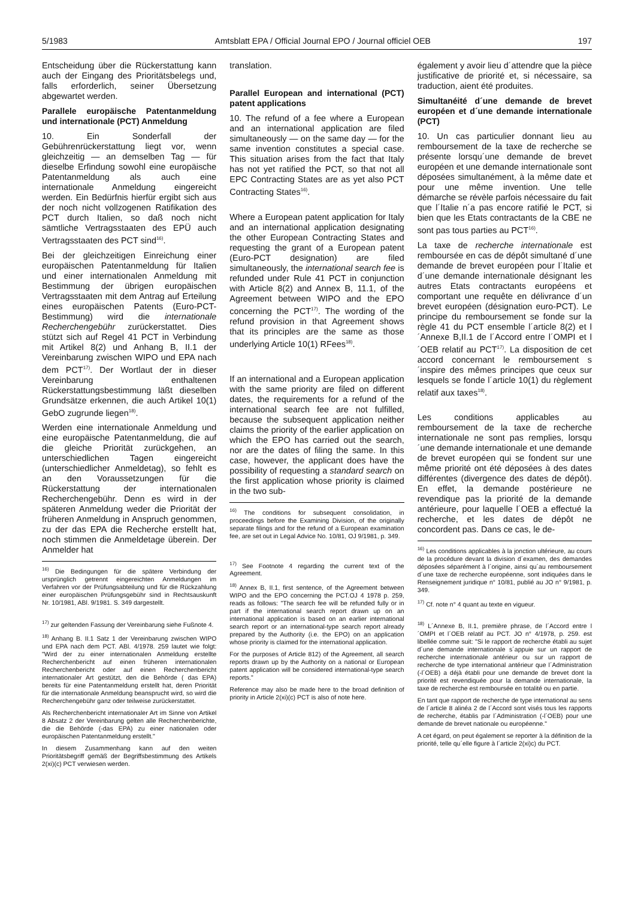5/1983 Amtsblatt EPA / Official Journal EPO / Journal officiel OEB 197
Entscheidung über die Rückerstattung kann auch der Eingang des Prioritätsbelegs und, falls erforderlich, seiner Übersetzung abgewartet werden.
Parallele europäische Patentanmeldung und internationale (PCT) Anmeldung
10. Ein Sonderfall der Gebührenrückerstattung liegt vor, wenn gleichzeitig — an demselben Tag — für dieselbe Erfindung sowohl eine europäische Patentanmeldung als auch eine internationale Anmeldung eingereicht werden. Ein Bedürfnis hierfür ergibt sich aus der noch nicht vollzogenen Ratifikation des PCT durch Italien, so daß noch nicht sämtliche Vertragsstaaten des EPÜ auch Vertragsstaaten des PCT sind<sup>16)</sup>.
Bei der gleichzeitigen Einreichung einer europäischen Patentanmeldung für Italien und einer internationalen Anmeldung mit Bestimmung der übrigen europäischen Vertragsstaaten mit dem Antrag auf Erteilung eines europäischen Patents (Euro-PCT-Bestimmung) wird die internationale Recherchengebühr zurückerstattet. Dies stützt sich auf Regel 41 PCT in Verbindung mit Artikel 8(2) und Anhang B, II.1 der Vereinbarung zwischen WIPO und EPA nach dem PCT<sup>17)</sup>. Der Wortlaut der in dieser Vereinbarung enthaltenen Rückerstattungsbestimmung läßt dieselben Grundsätze erkennen, die auch Artikel 10(1) GebO zugrunde liegen<sup>18)</sup>.
Werden eine internationale Anmeldung und eine europäische Patentanmeldung, die auf die gleiche Priorität zurückgehen, an unterschiedlichen Tagen eingereicht (unterschiedlicher Anmeldetag), so fehlt es an den Voraussetzungen für die Rückerstattung der internationalen Recherchengebühr. Denn es wird in der späteren Anmeldung weder die Priorität der früheren Anmeldung in Anspruch genommen, zu der das EPA die Recherche erstellt hat, noch stimmen die Anmeldetage überein. Der Anmelder hat
<sup>16)</sup> Die Bedingungen für die spätere Verbindung der ursprünglich getrennt eingereichten Anmeldungen im Verfahren vor der Prüfungsabteilung und für die Rückzahlung einer europäischen Prüfungsgebühr sind in Rechtsauskunft Nr. 10/1981, ABl. 9/1981. S. 349 dargestellt.
<sup>17)</sup> zur geltenden Fassung der Vereinbarung siehe Fußnote 4.
<sup>18)</sup> Anhang B. II.1 Satz 1 der Vereinbarung zwischen WIPO und EPA nach dem PCT. ABl. 4/1978. 259 lautet wie folgt: "Wird der zu einer internationalen Anmeldung erstellte Recherchenbericht auf einen früheren internationalen Recherchenbericht oder auf einen Recherchenbericht internationaler Art gestützt, den die Behörde ( das EPA) bereits für eine Patentanmeldung erstellt hat, deren Priorität für die internationale Anmeldung beansprucht wird, so wird die Recherchengebühr ganz oder teilweise zurückerstattet.
Als Recherchenbericht internationaler Art im Sinne von Artikel 8 Absatz 2 der Vereinbarung gelten alle Recherchenberichte, die die Behörde (-das EPA) zu einer nationalen oder europäischen Patentanmeldung erstellt."
In diesem Zusammenhang kann auf den weiten Prioritätsbegriff gemäß der Begriffsbestimmung des Artikels 2(xi)(c) PCT verwiesen werden.
translation.
Parallel European and international (PCT) patent applications
10. The refund of a fee where a European and an international application are filed simultaneously — on the same day — for the same invention constitutes a special case. This situation arises from the fact that Italy has not yet ratified the PCT, so that not all EPC Contracting States are as yet also PCT Contracting States<sup>16)</sup>.
Where a European patent application for Italy and an international application designating the other European Contracting States and requesting the grant of a European patent (Euro-PCT designation) are filed simultaneously, the international search fee is refunded under Rule 41 PCT in conjunction with Article 8(2) and Annex B, 11.1, of the Agreement between WIPO and the EPO concerning the PCT<sup>17)</sup>. The wording of the refund provision in that Agreement shows that its principles are the same as those underlying Article 10(1) RFees<sup>18)</sup>.
If an international and a European application with the same priority are filed on different dates, the requirements for a refund of the international search fee are not fulfilled, because the subsequent application neither claims the priority of the earlier application on which the EPO has carried out the search, nor are the dates of filing the same. In this case, however, the applicant does have the possibility of requesting a standard search on the first application whose priority is claimed in the two sub-
<sup>16)</sup> The conditions for subsequent consolidation, in proceedings before the Examining Division, of the originally separate filings and for the refund of a European examination fee, are set out in Legal Advice No. 10/81, OJ 9/1981, p. 349.
<sup>17)</sup> See Footnote 4 regarding the current text of the Agreement.
<sup>18)</sup> Annex B, II.1, first sentence, of the Agreement between WIPO and the EPO concerning the PCT.OJ 4 1978 p. 259, reads as follows: "The search fee will be refunded fully or in part if the international search report drawn up on an international application is based on an earlier international search report or an international-type search report already prepared by the Authority (i.e. the EPO) on an application whose priority is claimed for the international application.
For the purposes of Article 812) of the Agreement, all search reports drawn up by the Authority on a national or European patent application will be considered international-type search reports."
Reference may also be made here to the broad definition of priority in Article 2(xi)(c) PCT is also of note here.
également y avoir lieu d´attendre que la pièce justificative de priorité et, si nécessaire, sa traduction, aient été produites.
Simultanéité d´une demande de brevet européen et d´une demande internationale (PCT)
10. Un cas particulier donnant lieu au remboursement de la taxe de recherche se présente lorsqu´une demande de brevet européen et une demande internationale sont déposées simultanément, à la même date et pour une même invention. Une telle démarche se révèle parfois nécessaire du fait que l´Italie n´a pas encore ratifié le PCT, si bien que les Etats contractants de la CBE ne sont pas tous parties au PCT<sup>16)</sup>.
La taxe de recherche internationale est remboursée en cas de dépôt simultané d´une demande de brevet européen pour l´Italie et d´une demande internationale désignant les autres Etats contractants européens et comportant une requête en délivrance d´un brevet européen (désignation euro-PCT). Le principe du remboursement se fonde sur la règle 41 du PCT ensemble l´article 8(2) et l´Annexe B,II.1 de l´Accord entre l´OMPI et l´OEB relatif au PCT<sup>17)</sup>. La disposition de cet accord concernant le remboursement s´inspire des mêmes principes que ceux sur lesquels se fonde l´article 10(1) du règlement relatif aux taxes<sup>18)</sup>.
Les conditions applicables au remboursement de la taxe de recherche internationale ne sont pas remplies, lorsqu´une demande internationale et une demande de brevet européen qui se fondent sur une même priorité ont été déposées à des dates différentes (divergence des dates de dépôt). En effet, la demande postérieure ne revendique pas la priorité de la demande antérieure, pour laquelle l´OEB a effectué la recherche, et les dates de dépôt ne concordent pas. Dans ce cas, le de-
<sup>16)</sup> Les conditions applicables à la jonction ultérieure, au cours de la procédure devant la division d´examen, des demandes déposées séparément à l´origine, ainsi qu´au remboursement d´une taxe de recherche européenne, sont indiquées dans le Renseignement juridique n° 10/81, publié au JO n° 9/1981, p. 349.
<sup>17)</sup> Cf. note n° 4 quant au texte en vigueur.
<sup>18)</sup> L´Annexe B, II.1, première phrase, de l´Accord entre l´OMPI et l´OEB relatif au PCT. JO n° 4/1978, p. 259. est libellée comme suit: "Si le rapport de recherche établi au sujet d´une demande internationale s´appuie sur un rapport de recherche internationale antérieur ou sur un rapport de recherche de type international antérieur que l´Administration (-l´OEB) a déjà établi pour une demande de brevet dont la priorité est revendiquée pour la demande internationale, la taxe de recherche est remboursée en totalité ou en partie.
En tant que rapport de recherche de type international au sens de l´article 8 alinéa 2 de l´Accord sont visés tous les rapports de recherche, établis par l´Administration (-l´OEB) pour une demande de brevet nationale ou européenne."
A cet égard, on peut également se reporter à la définition de la priorité, telle qu´elle figure à l´article 2(xi)c) du PCT.